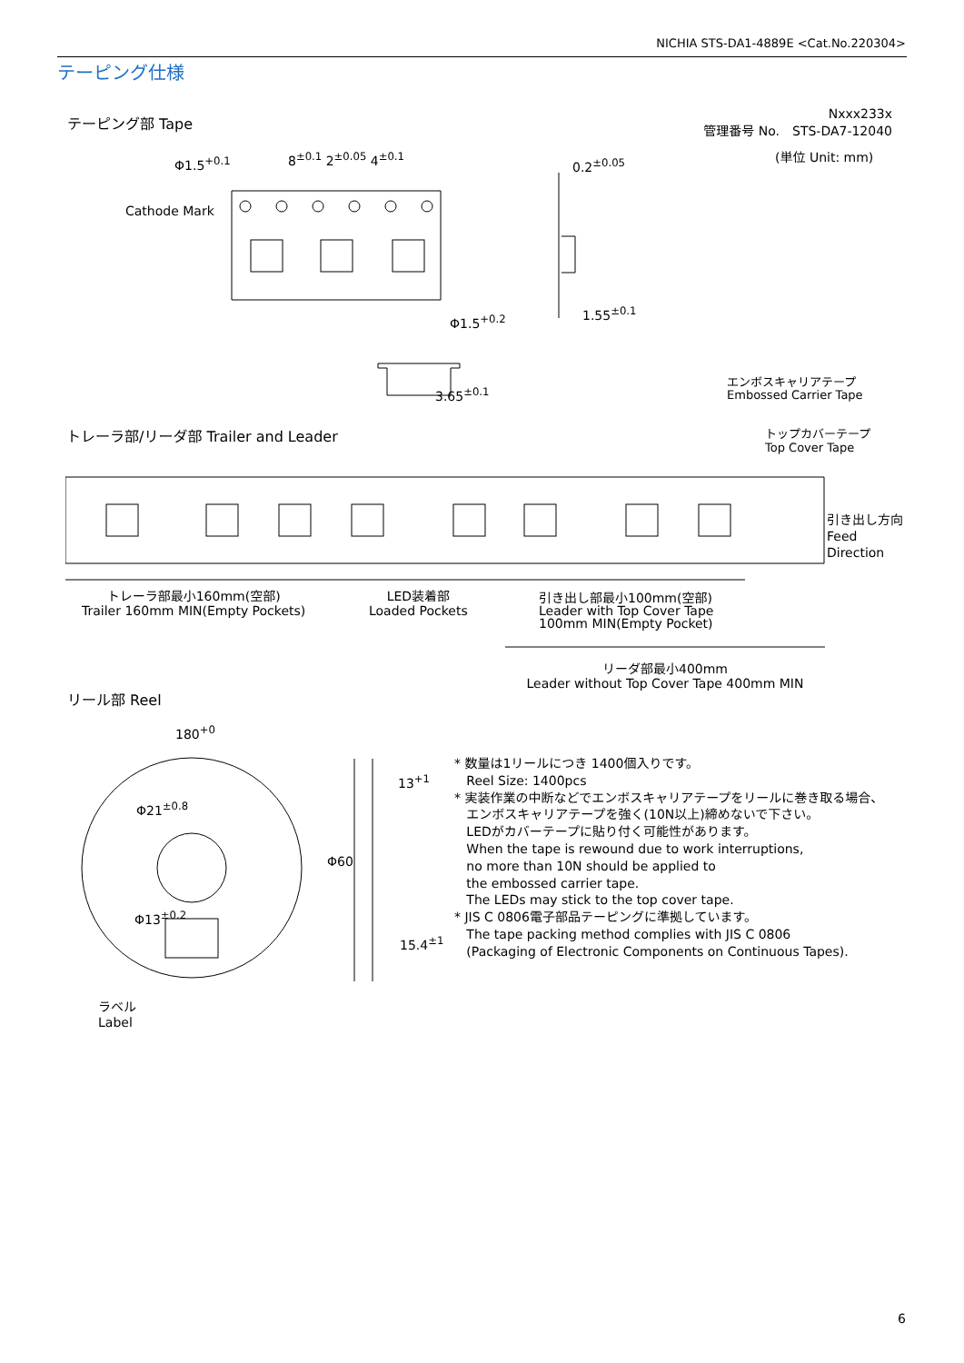NICHIA STS-DA1-4889E <Cat.No.220304>
テーピング仕様
テーピング部 Tape
Nxxx233x
管理番号 No.　STS-DA7-12040
(単位 Unit: mm)
Φ1.5<sup>+0.1</sup> 8<sup>±0.1</sup> 2<sup>±0.05</sup> 4<sup>±0.1</sup>
Cathode Mark
0.2<sup>±0.05</sup>
Φ1.5<sup>+0.2</sup>
1.55<sup>±0.1</sup>
3.65<sup>±0.1</sup>
エンボスキャリアテープ
Embossed Carrier Tape
トップカバーテープ
Top Cover Tape
トレーラ部/リーダ部 Trailer and Leader
引き出し方向
Feed
Direction
トレーラ部最小160mm(空部)
Trailer 160mm MIN(Empty Pockets)
LED装着部
Loaded Pockets
引き出し部最小100mm(空部)
Leader with Top Cover Tape
100mm MIN(Empty Pocket)
リーダ部最小400mm
Leader without Top Cover Tape 400mm MIN
リール部 Reel
180<sup>+0</sup>
13<sup>+1</sup>
15.4<sup>±1</sup>
Φ60
Φ21<sup>±0.8</sup>
Φ13<sup>±0.2</sup>
ラベル
Label
* 数量は1リールにつき 1400個入りです。
Reel Size: 1400pcs
* 実装作業の中断などでエンボスキャリアテープをリールに巻き取る場合、
エンボスキャリアテープを強く(10N以上)締めないで下さい。
LEDがカバーテープに貼り付く可能性があります。
When the tape is rewound due to work interruptions,
no more than 10N should be applied to
the embossed carrier tape.
The LEDs may stick to the top cover tape.
* JIS C 0806電子部品テーピングに準拠しています。
The tape packing method complies with JIS C 0806
(Packaging of Electronic Components on Continuous Tapes).
6